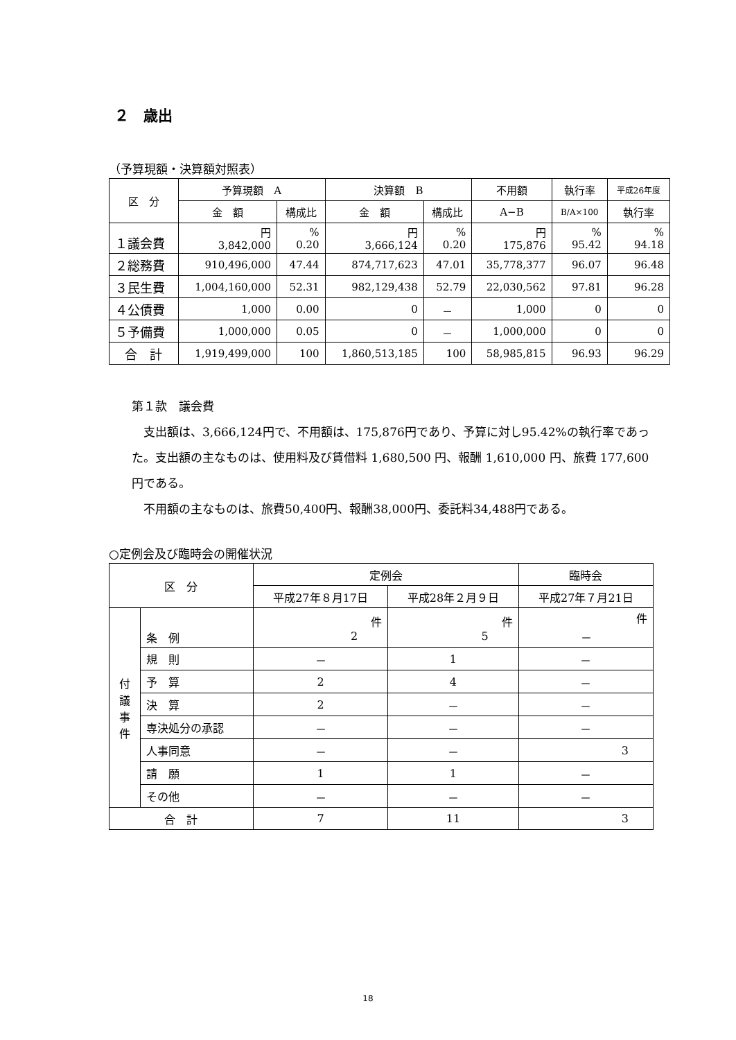２　歳出
（予算現額・決算額対照表）
| 区 分 | 予算現額 A | | 決算額 B | | 不用額 | 執行率 | 平成26年度 |
| --- | --- | --- | --- | --- | --- | --- | --- |
| | 金 額 | 構成比 | 金 額 | 構成比 | A−B | B/A×100 | 執行率 |
| １議会費 | 円 3,842,000 | % 0.20 | 円 3,666,124 | % 0.20 | 円 175,876 | % 95.42 | % 94.18 |
| ２総務費 | 910,496,000 | 47.44 | 874,717,623 | 47.01 | 35,778,377 | 96.07 | 96.48 |
| ３民生費 | 1,004,160,000 | 52.31 | 982,129,438 | 52.79 | 22,030,562 | 97.81 | 96.28 |
| ４公債費 | 1,000 | 0.00 | 0 | － | 1,000 | 0 | 0 |
| ５予備費 | 1,000,000 | 0.05 | 0 | － | 1,000,000 | 0 | 0 |
| 合 計 | 1,919,499,000 | 100 | 1,860,513,185 | 100 | 58,985,815 | 96.93 | 96.29 |
第１款　議会費
　支出額は、3,666,124円で、不用額は、175,876円であり、予算に対し95.42%の執行率であった。支出額の主なものは、使用料及び賃借料 1,680,500 円、報酬 1,610,000 円、旅費 177,600 円である。
　不用額の主なものは、旅費50,400円、報酬38,000円、委託料34,488円である。
○定例会及び臨時会の開催状況
| 区 分 | | 定例会 | | 臨時会 |
| --- | --- | --- | --- | --- |
| | | 平成27年８月17日 | 平成28年２月９日 | 平成27年７月21日 |
| 付 議 事 件 | 条 例 | 件 2 | 件 5 | 件 － |
| | 規 則 | － | 1 | － |
| | 予 算 | 2 | 4 | － |
| | 決 算 | 2 | － | － |
| | 専決処分の承認 | － | － | － |
| | 人事同意 | － | － | 3 |
| | 請 願 | 1 | 1 | － |
| | その他 | － | － | － |
| 合 計 | | 7 | 11 | 3 |
18